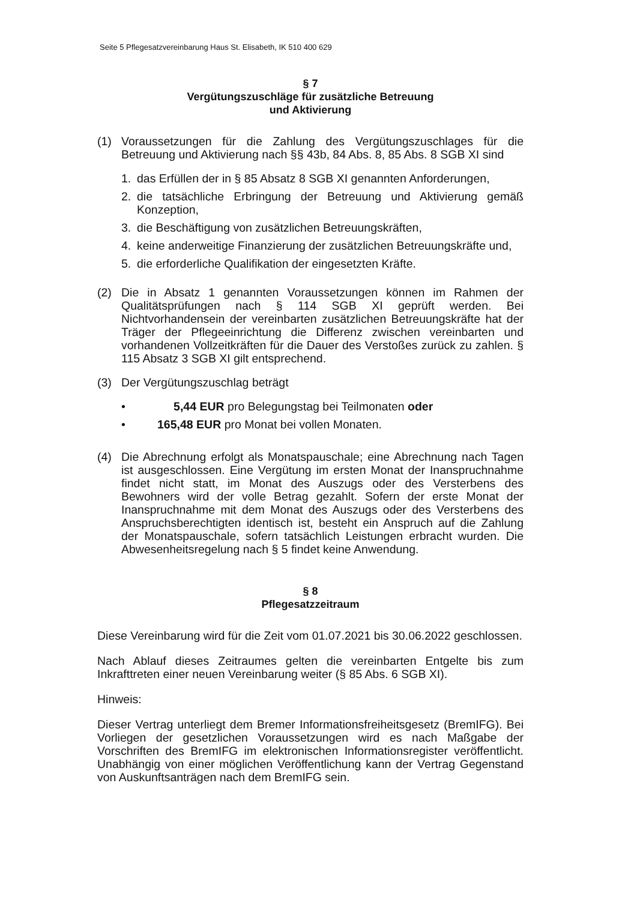Seite 5 Pflegesatzvereinbarung Haus St. Elisabeth, IK 510 400 629
§ 7
Vergütungszuschläge für zusätzliche Betreuung
und Aktivierung
(1) Voraussetzungen für die Zahlung des Vergütungszuschlages für die Betreuung und Aktivierung nach §§ 43b, 84 Abs. 8, 85 Abs. 8 SGB XI sind
1. das Erfüllen der in § 85 Absatz 8 SGB XI genannten Anforderungen,
2. die tatsächliche Erbringung der Betreuung und Aktivierung gemäß Konzeption,
3. die Beschäftigung von zusätzlichen Betreuungskräften,
4. keine anderweitige Finanzierung der zusätzlichen Betreuungskräfte und,
5. die erforderliche Qualifikation der eingesetzten Kräfte.
(2) Die in Absatz 1 genannten Voraussetzungen können im Rahmen der Qualitätsprüfungen nach § 114 SGB XI geprüft werden. Bei Nichtvorhandensein der vereinbarten zusätzlichen Betreuungskräfte hat der Träger der Pflegeeinrichtung die Differenz zwischen vereinbarten und vorhandenen Vollzeitkräften für die Dauer des Verstoßes zurück zu zahlen. § 115 Absatz 3 SGB XI gilt entsprechend.
(3) Der Vergütungszuschlag beträgt
• 5,44 EUR pro Belegungstag bei Teilmonaten oder
• 165,48 EUR pro Monat bei vollen Monaten.
(4) Die Abrechnung erfolgt als Monatspauschale; eine Abrechnung nach Tagen ist ausgeschlossen. Eine Vergütung im ersten Monat der Inanspruchnahme findet nicht statt, im Monat des Auszugs oder des Versterbens des Bewohners wird der volle Betrag gezahlt. Sofern der erste Monat der Inanspruchnahme mit dem Monat des Auszugs oder des Versterbens des Anspruchsberechtigten identisch ist, besteht ein Anspruch auf die Zahlung der Monatspauschale, sofern tatsächlich Leistungen erbracht wurden. Die Abwesenheitsregelung nach § 5 findet keine Anwendung.
§ 8
Pflegesatzzeitraum
Diese Vereinbarung wird für die Zeit vom 01.07.2021 bis 30.06.2022 geschlossen.
Nach Ablauf dieses Zeitraumes gelten die vereinbarten Entgelte bis zum Inkrafttreten einer neuen Vereinbarung weiter (§ 85 Abs. 6 SGB XI).
Hinweis:
Dieser Vertrag unterliegt dem Bremer Informationsfreiheitsgesetz (BremIFG). Bei Vorliegen der gesetzlichen Voraussetzungen wird es nach Maßgabe der Vorschriften des BremIFG im elektronischen Informationsregister veröffentlicht. Unabhängig von einer möglichen Veröffentlichung kann der Vertrag Gegenstand von Auskunftsanträgen nach dem BremIFG sein.